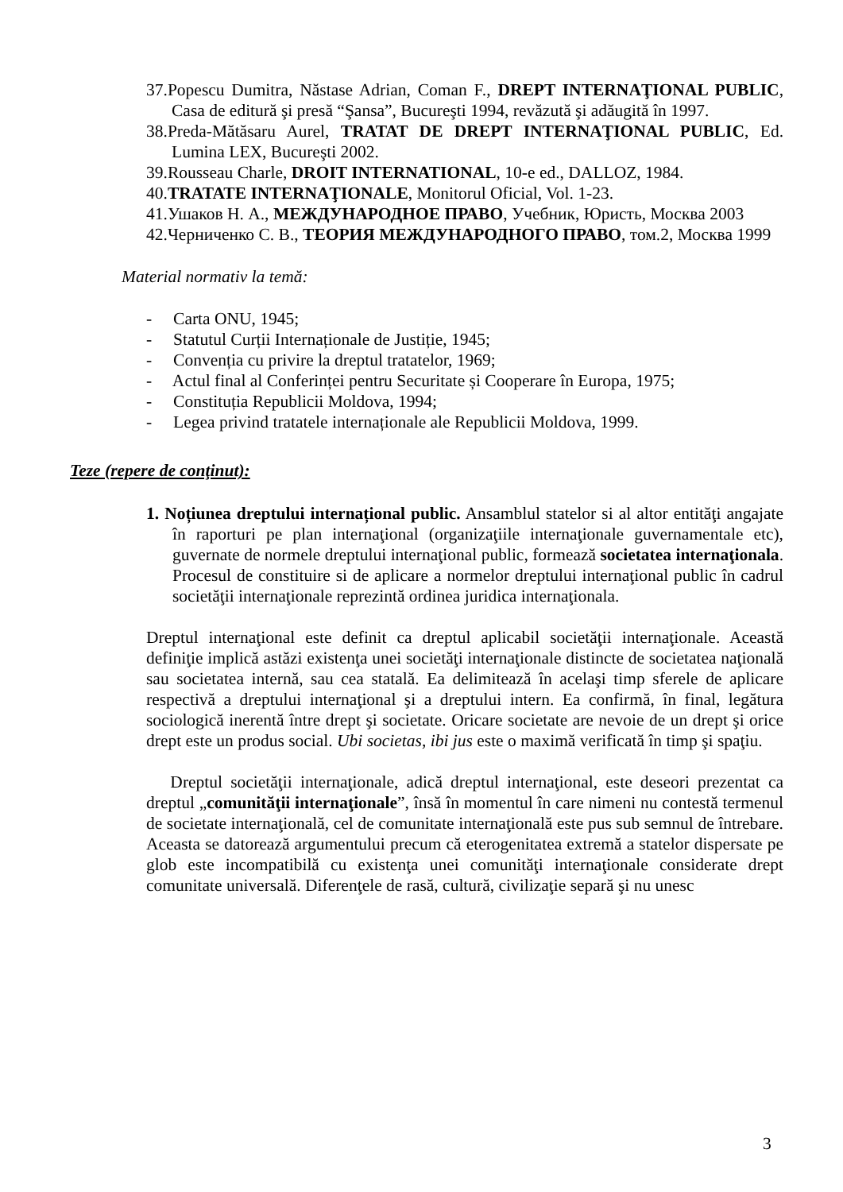37.Popescu Dumitra, Năstase Adrian, Coman F., DREPT INTERNAŢIONAL PUBLIC, Casa de editură şi presă “Şansa”, Bucureşti 1994, revăzută şi adăugită în 1997.
38.Preda-Mătăsaru Aurel, TRATAT DE DREPT INTERNAŢIONAL PUBLIC, Ed. Lumina LEX, Bucureşti 2002.
39.Rousseau Charle, DROIT INTERNATIONAL, 10-e ed., DALLOZ, 1984.
40.TRATATE INTERNAŢIONALE, Monitorul Oficial, Vol. 1-23.
41.Ушаков Н. А., МЕЖДУНАРОДНОЕ ПРАВО, Учебник, Юристь, Москва 2003
42.Черниченко С. В., ТЕОРИЯ МЕЖДУНАРОДНОГО ПРАВО, том.2, Москва 1999
Material normativ la temă:
- Carta ONU, 1945;
- Statutul Curții Internaționale de Justiție, 1945;
- Convenția cu privire la dreptul tratatelor, 1969;
- Actul final al Conferinței pentru Securitate și Cooperare în Europa, 1975;
- Constituția Republicii Moldova, 1994;
- Legea privind tratatele internaționale ale Republicii Moldova, 1999.
Teze (repere de conţinut):
1. Noțiunea dreptului internațional public. Ansamblul statelor si al altor entităţi angajate în raporturi pe plan internaţional (organizaţiile internaţionale guvernamentale etc), guvernate de normele dreptului internaţional public, formează societatea internaţionala. Procesul de constituire si de aplicare a normelor dreptului internaţional public în cadrul societăţii internaţionale reprezintă ordinea juridica internaţionala.
Dreptul internaţional este definit ca dreptul aplicabil societăţii internaţionale. Această definiţie implică astăzi existenţa unei societăţi internaţionale distincte de societatea naţională sau societatea internă, sau cea statală. Ea delimitează în acelaşi timp sferele de aplicare respectivă a dreptului internaţional şi a dreptului intern. Ea confirmă, în final, legătura sociologică inerentă între drept şi societate. Oricare societate are nevoie de un drept şi orice drept este un produs social. Ubi societas, ibi jus este o maximă verificată în timp şi spaţiu.
Dreptul societăţii internaţionale, adică dreptul internaţional, este deseori prezentat ca dreptul „comunităţii internaţionale”, însă în momentul în care nimeni nu contestă termenul de societate internaţională, cel de comunitate internaţională este pus sub semnul de întrebare. Aceasta se datorează argumentului precum că eterogenitatea extremă a statelor dispersate pe glob este incompatibilă cu existenţa unei comunităţi internaţionale considerate drept comunitate universală. Diferenţele de rasă, cultură, civilizaţie separă şi nu unesc
3